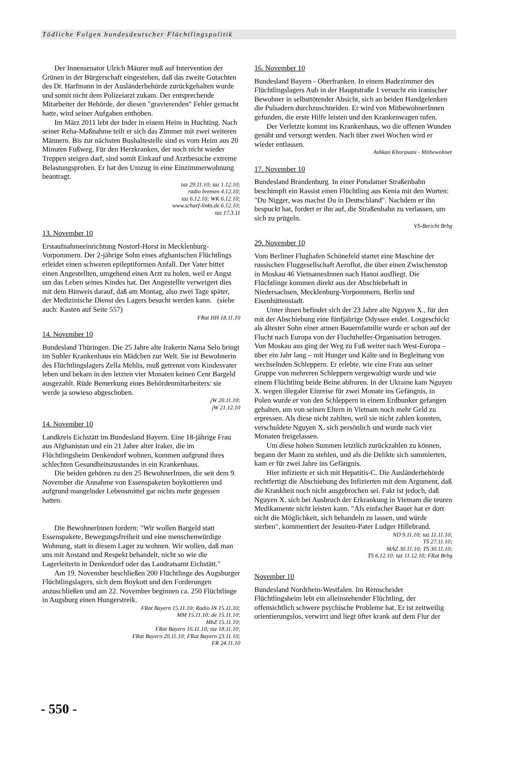Tödliche Folgen bundesdeutscher Flüchtlingspolitik
Der Innensenator Ulrich Mäurer muß auf Intervention der Grünen in der Bürgerschaft eingestehen, daß das zweite Gutachten des Dr. Harfmann in der Ausländerbehörde zurückgehalten wurde und somit nicht dem Polizeiarzt zukam. Der entsprechende Mitarbeiter der Behörde, der diesen "gravierenden" Fehler gemacht hatte, wird seiner Aufgaben enthoben.
Im März 2011 lebt der Inder in einem Heim in Huchting. Nach seiner Reha-Maßnahme teilt er sich das Zimmer mit zwei weiteren Männern. Bis zur nächsten Bushaltestelle sind es vom Heim aus 20 Minuten Fußweg. Für den Herzkranken, der noch nicht wieder Treppen steigen darf, sind somit Einkauf und Arztbesuche extreme Belastungsproben. Er hat den Umzug in eine Einzimmerwohnung beantragt.
taz 29.11.10; taz 1.12.10;
radio bremen 4.12.10;
taz 6.12.10; WK 6.12.10;
www.scharf-links.de 6.12.10;
taz 17.3.11
13. November 10
Erstaufnahmeeinrichtung Nostorf-Horst in Mecklenburg-Vorpommern. Der 2-jährige Sohn eines afghanischen Flüchtlings erleidet einen schweren epileptiformen Anfall. Der Vater bittet einen Angestellten, umgehend einen Arzt zu holen, weil er Angst um das Leben seines Kindes hat. Der Angestellte verweigert dies mit dem Hinweis darauf, daß am Montag, also zwei Tage später, der Medizinische Dienst des Lagers besucht werden kann. (siehe auch: Kasten auf Seite 557)
FRat HH 18.11.10
14. November 10
Bundesland Thüringen. Die 25 Jahre alte Irakerin Nama Selo bringt im Suhler Krankenhaus ein Mädchen zur Welt. Sie ist Bewohnerin des Flüchtlingslagers Zella Mehlis, muß getrennt vom Kindesvater leben und bekam in den letzten vier Monaten keinen Cent Bargeld ausgezahlt. Rüde Bemerkung eines Behördenmitarbeiters: sie werde ja sowieso abgeschoben.
jW 20.11.10;
jW 21.12.10
14. November 10
Landkreis Eichstätt im Bundesland Bayern. Eine 18-jährige Frau aus Afghanistan und ein 21 Jahre alter Iraker, die im Flüchtlingsheim Denkendorf wohnen, kommen aufgrund ihres schlechten Gesundheitszustandes in ein Krankenhaus.
Die beiden gehören zu den 25 BewohnerInnen, die seit dem 9. November die Annahme von Essenspaketen boykottieren und aufgrund mangelnder Lebensmittel gar nichts mehr gegessen hatten.
Die BewohnerInnen fordern: "Wir wollen Bargeld statt Essenspakete, Bewegungsfreiheit und eine menschenwürdige Wohnung, statt in diesem Lager zu wohnen. Wir wollen, daß man uns mit Anstand und Respekt behandelt, nicht so wie die Lagerleiterin in Denkendorf oder das Landratsamt Eichstätt."
Am 19. November beschließen 200 Flüchtlinge des Augsburger Flüchtlingslagers, sich dem Boykott und den Forderungen anzuschließen und am 22. November beginnen ca. 250 Flüchtlinge in Augsburg einen Hungerstreik.
FRat Bayern 15.11.10; Radio IN 15.11.10;
MM 15.11.10;.de 15.11.10;
MbZ 15.11.10;
FRat Bayern 16.11.10; taz 18.11.10;
FRat Bayern 20.11.10; FRat Bayern 23.11.10;
FR 24.11.10
16. November 10
Bundesland Bayern - Oberfranken. In einem Badezimmer des Flüchtlingslagers Aub in der Hauptstraße 1 versucht ein iranischer Bewohner in selbsttötender Absicht, sich an beiden Handgelenken die Pulsadern durchzuschneiden. Er wird von MitbewohnerInnen gefunden, die erste Hilfe leisten und den Krankenwagen rufen.
Der Verletzte kommt ins Krankenhaus, wo die offenen Wunden genäht und versorgt werden. Nach über zwei Wochen wird er wieder entlassen.
Ashkan Khorasani - Mitbewohner
17. November 10
Bundesland Brandenburg. In einer Potsdamer Straßenbahn beschimpft ein Rassist einen Flüchtling aus Kenia mit den Worten: "Du Nigger, was machst Du in Deutschland". Nachdem er ihn bespuckt hat, fordert er ihn auf, die Straßenbahn zu verlassen, um sich zu prügeln.
VS-Bericht Brbg
29. November 10
Vom Berliner Flughafen Schönefeld startet eine Maschine der russischen Fluggesellschaft Aeroflot, die über einen Zwischenstop in Moskau 46 VietnamesInnen nach Hanoi ausfliegt. Die Flüchtlinge kommen direkt aus der Abschiebehaft in Niedersachsen, Mecklenburg-Vorpommern, Berlin und Eisenhüttenstadt.
Unter ihnen befindet sich der 23 Jahre alte Nguyen X., für den mit der Abschiebung eine fünfjährige Odyssee endet. Losgeschickt als ältester Sohn einer armen Bauernfamilie wurde er schon auf der Flucht nach Europa von der Fluchthelfer-Organisation betrogen. Von Moskau aus ging der Weg zu Fuß weiter nach West-Europa – über ein Jahr lang – mit Hunger und Kälte und in Begleitung von wechselnden Schleppern. Er erlebte, wie eine Frau aus seiner Gruppe von mehreren Schleppern vergewaltigt wurde und wie einem Flüchtling beide Beine abfroren. In der Ukraine kam Nguyen X. wegen illegaler Einreise für zwei Monate ins Gefängnis, in Polen wurde er von den Schleppern in einem Erdbunker gefangen gehalten, um von seinen Eltern in Vietnam noch mehr Geld zu erpressen. Als diese nicht zahlten, weil sie nicht zahlen konnten, verschuldete Nguyen X. sich persönlich und wurde nach vier Monaten freigelassen.
Um diese hohen Summen letztlich zurückzahlen zu können, begann der Mann zu stehlen, und als die Delikte sich summierten, kam er für zwei Jahre ins Gefängnis.
Hier infizierte er sich mit Hepatitis-C. Die Ausländerbehörde rechtfertigt die Abschiebung des Infizierten mit dem Argument, daß die Krankheit noch nicht ausgebrochen sei. Fakt ist jedoch, daß Nguyen X. sich bei Ausbruch der Erkrankung in Vietnam die teuren Medikamente nicht leisten kann. "Als einfacher Bauer hat er dort nicht die Möglichkeit, sich behandeln zu lassen, und würde sterben", kommentiert der Jesuiten-Pater Ludger Hillebrand.
ND 9.11.10; taz 11.11.10;
TS 27.11.10;
MAZ 30.11.10; TS 30.11.10;
TS 6.12.10; taz 11.12.10; FRat Brbg
November 10
Bundesland Nordrhein-Westfalen. Im Remscheider Flüchtlingsheim lebt ein alleinstehender Flüchtling, der offensichtlich schwere psychische Probleme hat. Er ist zeitweilig orientierungslos, verwirrt und liegt öfter krank auf dem Flur der
- 550 -